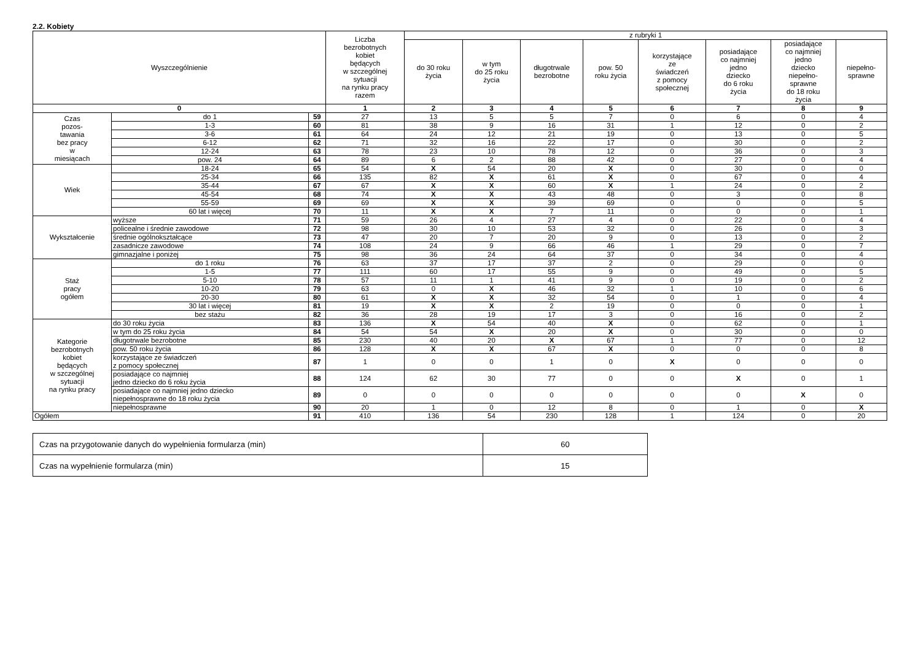2.2. Kobiety
| Wyszczególnienie | | | Liczba bezrobotnych kobiet będących w szczególnej sytuacji na rynku pracy razem | z rubryki 1 | | | | | | | |
| --- | --- | --- | --- | --- | --- | --- | --- | --- | --- | --- | --- |
| | | | | do 30 roku życia | w tym do 25 roku życia | długotrwale bezrobotne | pow. 50 roku życia | korzystające ze świadczeń z pomocy społecznej | posiadające co najmniej jedno dziecko do 6 roku życia | posiadające co najmniej jedno dziecko niepełno- sprawne do 18 roku życia | niepełno- sprawne |
| 0 | | | 1 | 2 | 3 | 4 | 5 | 6 | 7 | 8 | 9 |
| Czas pozos- tawania bez pracy w miesiącach | do 1 | 59 | 27 | 13 | 5 | 5 | 7 | 0 | 6 | 0 | 4 |
| | 1-3 | 60 | 81 | 38 | 9 | 16 | 31 | 1 | 12 | 0 | 2 |
| | 3-6 | 61 | 64 | 24 | 12 | 21 | 19 | 0 | 13 | 0 | 5 |
| | 6-12 | 62 | 71 | 32 | 16 | 22 | 17 | 0 | 30 | 0 | 2 |
| | 12-24 | 63 | 78 | 23 | 10 | 78 | 12 | 0 | 36 | 0 | 3 |
| | pow. 24 | 64 | 89 | 6 | 2 | 88 | 42 | 0 | 27 | 0 | 4 |
| Wiek | 18-24 | 65 | 54 | X | 54 | 20 | X | 0 | 30 | 0 | 0 |
| | 25-34 | 66 | 135 | 82 | X | 61 | X | 0 | 67 | 0 | 4 |
| | 35-44 | 67 | 67 | X | X | 60 | X | 1 | 24 | 0 | 2 |
| | 45-54 | 68 | 74 | X | X | 43 | 48 | 0 | 3 | 0 | 8 |
| | 55-59 | 69 | 69 | X | X | 39 | 69 | 0 | 0 | 0 | 5 |
| | 60 lat i więcej | 70 | 11 | X | X | 7 | 11 | 0 | 0 | 0 | 1 |
| Wykształcenie | wyższe | 71 | 59 | 26 | 4 | 27 | 4 | 0 | 22 | 0 | 4 |
| | policealne i średnie zawodowe | 72 | 98 | 30 | 10 | 53 | 32 | 0 | 26 | 0 | 3 |
| | średnie ogólnokształcące | 73 | 47 | 20 | 7 | 20 | 9 | 0 | 13 | 0 | 2 |
| | zasadnicze zawodowe | 74 | 108 | 24 | 9 | 66 | 46 | 1 | 29 | 0 | 7 |
| | gimnazjalne i poniżej | 75 | 98 | 36 | 24 | 64 | 37 | 0 | 34 | 0 | 4 |
| Staż pracy ogółem | do 1 roku | 76 | 63 | 37 | 17 | 37 | 2 | 0 | 29 | 0 | 0 |
| | 1-5 | 77 | 111 | 60 | 17 | 55 | 9 | 0 | 49 | 0 | 5 |
| | 5-10 | 78 | 57 | 11 | 1 | 41 | 9 | 0 | 19 | 0 | 2 |
| | 10-20 | 79 | 63 | 0 | X | 46 | 32 | 1 | 10 | 0 | 6 |
| | 20-30 | 80 | 61 | X | X | 32 | 54 | 0 | 1 | 0 | 4 |
| | 30 lat i więcej | 81 | 19 | X | X | 2 | 19 | 0 | 0 | 0 | 1 |
| | bez stażu | 82 | 36 | 28 | 19 | 17 | 3 | 0 | 16 | 0 | 2 |
| Kategorie bezrobotnych kobiet będących w szczególnej sytuacji na rynku pracy | do 30 roku życia | 83 | 136 | X | 54 | 40 | X | 0 | 62 | 0 | 1 |
| | w tym do 25 roku życia | 84 | 54 | 54 | X | 20 | X | 0 | 30 | 0 | 0 |
| | długotrwale bezrobotne | 85 | 230 | 40 | 20 | X | 67 | 1 | 77 | 0 | 12 |
| | pow. 50 roku życia | 86 | 128 | X | X | 67 | X | 0 | 0 | 0 | 8 |
| | korzystające ze świadczeń z pomocy społecznej | 87 | 1 | 0 | 0 | 1 | 0 | X | 0 | 0 | 0 |
| | posiadające co najmniej jedno dziecko do 6 roku życia | 88 | 124 | 62 | 30 | 77 | 0 | 0 | X | 0 | 1 |
| | posiadające co najmniej jedno dziecko niepełnosprawne do 18 roku życia | 89 | 0 | 0 | 0 | 0 | 0 | 0 | 0 | X | 0 |
| | niepełnosprawne | 90 | 20 | 1 | 0 | 12 | 8 | 0 | 1 | 0 | X |
| Ogółem | | 91 | 410 | 136 | 54 | 230 | 128 | 1 | 124 | 0 | 20 |
| Czas na przygotowanie danych do wypełnienia formularza (min) | 60 |
| Czas na wypełnienie formularza (min) | 15 |